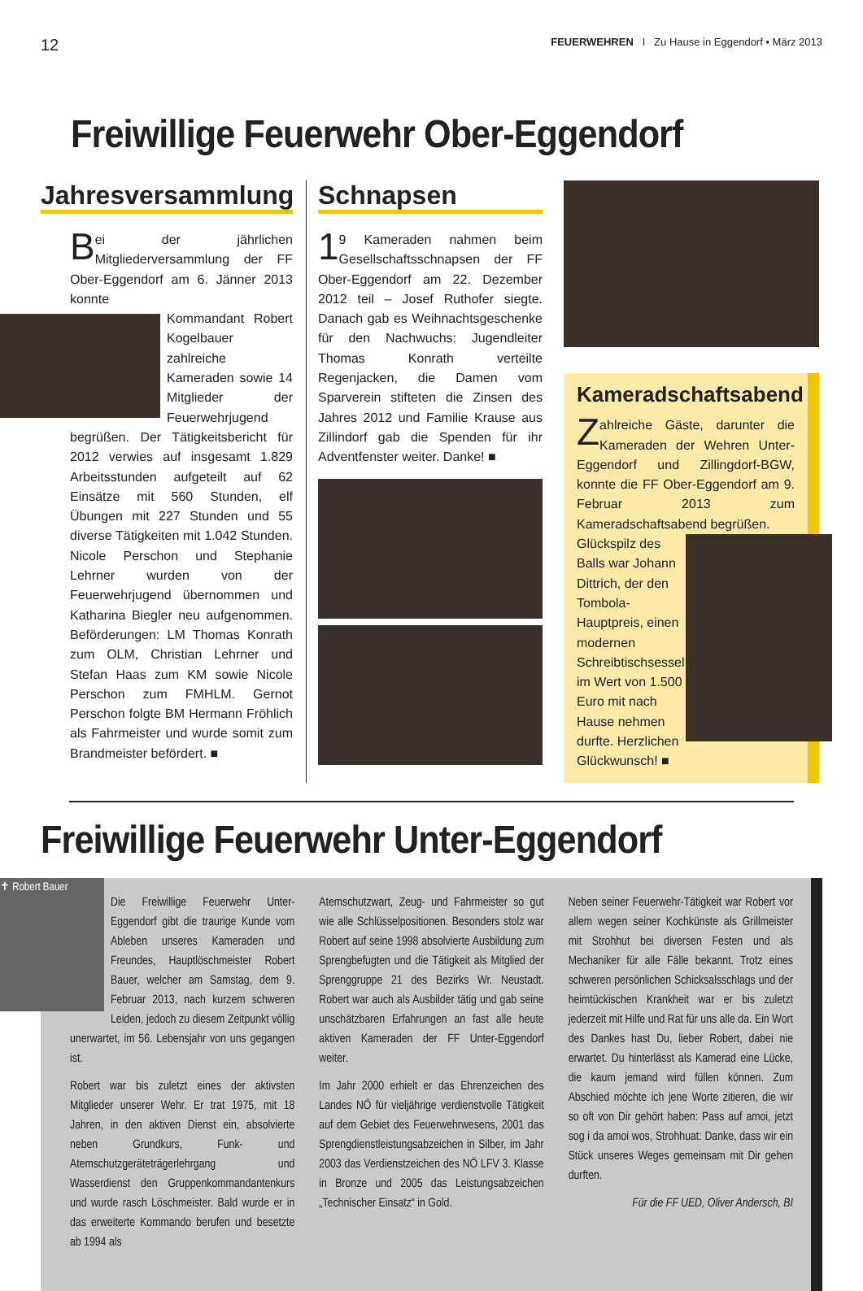12 FEUERWEHREN I Zu Hause in Eggendorf • März 2013
Freiwillige Feuerwehr Ober-Eggendorf
Jahresversammlung
Bei der jährlichen Mitgliederversammlung der FF Ober-Eggendorf am 6. Jänner 2013 konnte
Kommandant Robert Kogelbauer zahlreiche Kameraden sowie 14 Mitglieder der Feuerwehrjugend begrüßen. Der Tätigkeitsbericht für 2012 verwies auf insgesamt 1.829 Arbeitsstunden aufgeteilt auf 62 Einsätze mit 560 Stunden, elf Übungen mit 227 Stunden und 55 diverse Tätigkeiten mit 1.042 Stunden. Nicole Perschon und Stephanie Lehrner wurden von der Feuerwehrjugend übernommen und Katharina Biegler neu aufgenommen. Beförderungen: LM Thomas Konrath zum OLM, Christian Lehrner und Stefan Haas zum KM sowie Nicole Perschon zum FMHLM. Gernot Perschon folgte BM Hermann Fröhlich als Fahrmeister und wurde somit zum Brandmeister befördert. ■
Schnapsen
1 9 Kameraden nahmen beim Gesellschaftsschnapsen der FF Ober-Eggendorf am 22. Dezember 2012 teil – Josef Ruthofer siegte. Danach gab es Weihnachtsgeschenke für den Nachwuchs: Jugendleiter Thomas Konrath verteilte Regenjacken, die Damen vom Sparverein stifteten die Zinsen des Jahres 2012 und Familie Krause aus Zillindorf gab die Spenden für ihr Adventfenster weiter. Danke! ■
Kameradschaftsabend
Zahlreiche Gäste, darunter die Kameraden der Wehren Unter-Eggendorf und Zillingdorf-BGW, konnte die FF Ober-Eggendorf am 9. Februar 2013 zum Kameradschaftsabend begrüßen.
Glückspilz des Balls war Johann Dittrich, der den Tombola-Hauptpreis, einen modernen Schreibtischsessel im Wert von 1.500 Euro mit nach Hause nehmen durfte. Herzlichen Glückwunsch! ■
Freiwillige Feuerwehr Unter-Eggendorf
✝ Robert Bauer
Die Freiwillige Feuerwehr Unter-Eggendorf gibt die traurige Kunde vom Ableben unseres Kameraden und Freundes, Hauptlöschmeister Robert Bauer, welcher am Samstag, dem 9. Februar 2013, nach kurzem schweren Leiden, jedoch zu diesem Zeitpunkt völlig unerwartet, im 56. Lebensjahr von uns gegangen ist.
Robert war bis zuletzt eines der aktivsten Mitglieder unserer Wehr. Er trat 1975, mit 18 Jahren, in den aktiven Dienst ein, absolvierte neben Grundkurs, Funk- und Atemschutzgeräteträgerlehrgang und Wasserdienst den Gruppenkommandantenkurs und wurde rasch Löschmeister. Bald wurde er in das erweiterte Kommando berufen und besetzte ab 1994 als
Atemschutzwart, Zeug- und Fahrmeister so gut wie alle Schlüsselpositionen. Besonders stolz war Robert auf seine 1998 absolvierte Ausbildung zum Sprengbefugten und die Tätigkeit als Mitglied der Sprenggruppe 21 des Bezirks Wr. Neustadt. Robert war auch als Ausbilder tätig und gab seine unschätzbaren Erfahrungen an fast alle heute aktiven Kameraden der FF Unter-Eggendorf weiter.
Im Jahr 2000 erhielt er das Ehrenzeichen des Landes NÖ für vieljährige verdienstvolle Tätigkeit auf dem Gebiet des Feuerwehrwesens, 2001 das Sprengdienstleistungsabzeichen in Silber, im Jahr 2003 das Verdienstzeichen des NÖ LFV 3. Klasse in Bronze und 2005 das Leistungsabzeichen „Technischer Einsatz“ in Gold.
Neben seiner Feuerwehr-Tätigkeit war Robert vor allem wegen seiner Kochkünste als Grillmeister mit Strohhut bei diversen Festen und als Mechaniker für alle Fälle bekannt. Trotz eines schweren persönlichen Schicksalsschlags und der heimtückischen Krankheit war er bis zuletzt jederzeit mit Hilfe und Rat für uns alle da. Ein Wort des Dankes hast Du, lieber Robert, dabei nie erwartet. Du hinterlässt als Kamerad eine Lücke, die kaum jemand wird füllen können. Zum Abschied möchte ich jene Worte zitieren, die wir so oft von Dir gehört haben: Pass auf amoi, jetzt sog i da amoi wos, Strohhuat: Danke, dass wir ein Stück unseres Weges gemeinsam mit Dir gehen durften.
Für die FF UED, Oliver Andersch, BI